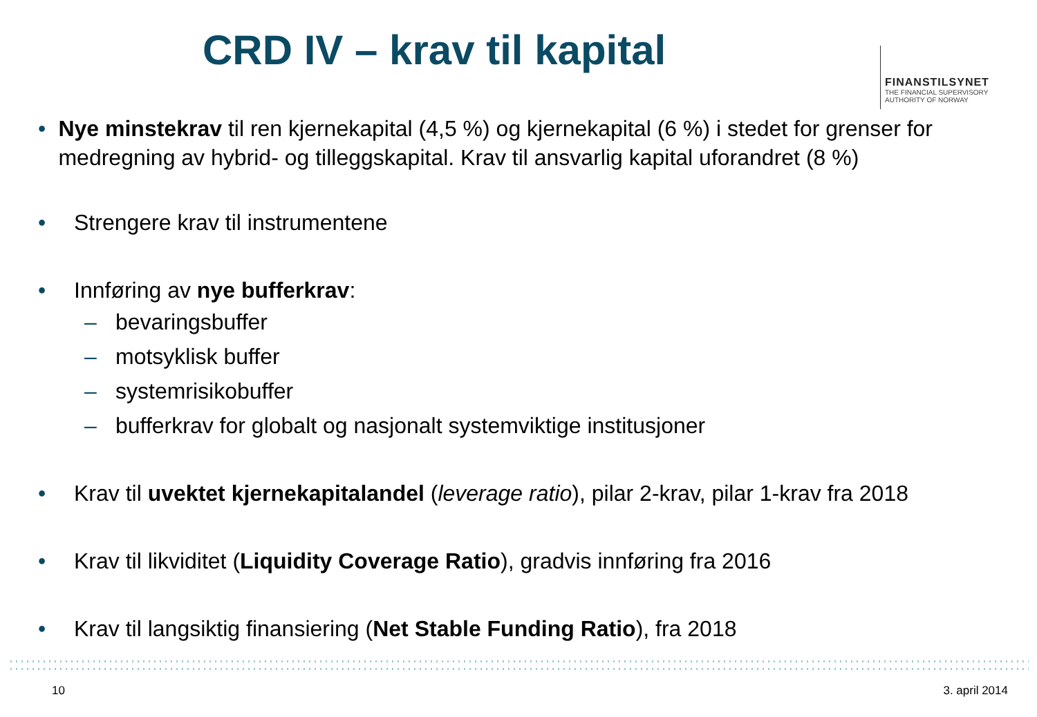CRD IV – krav til kapital
FINANSTILSYNET
THE FINANCIAL SUPERVISORY
AUTHORITY OF NORWAY
• Nye minstekrav til ren kjernekapital (4,5 %) og kjernekapital (6 %) i stedet for grenser for medregning av hybrid- og tilleggskapital. Krav til ansvarlig kapital uforandret (8 %)
• Strengere krav til instrumentene
• Innføring av nye bufferkrav:
– bevaringsbuffer
– motsyklisk buffer
– systemrisikobuffer
– bufferkrav for globalt og nasjonalt systemviktige institusjoner
• Krav til uvektet kjernekapitalandel (leverage ratio), pilar 2-krav, pilar 1-krav fra 2018
• Krav til likviditet (Liquidity Coverage Ratio), gradvis innføring fra 2016
• Krav til langsiktig finansiering (Net Stable Funding Ratio), fra 2018
10 3. april 2014